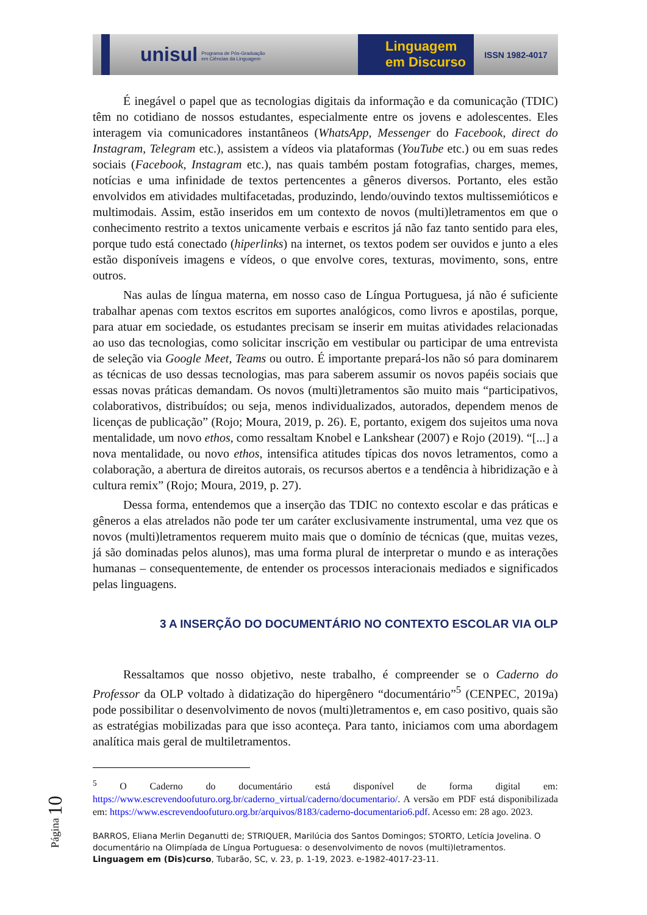unisul Programa de Pós-Graduação
em Ciências da Linguagem
Linguagem
em Discurso
ISSN 1982-4017
É inegável o papel que as tecnologias digitais da informação e da comunicação (TDIC) têm no cotidiano de nossos estudantes, especialmente entre os jovens e adolescentes. Eles interagem via comunicadores instantâneos (WhatsApp, Messenger do Facebook, direct do Instagram, Telegram etc.), assistem a vídeos via plataformas (YouTube etc.) ou em suas redes sociais (Facebook, Instagram etc.), nas quais também postam fotografias, charges, memes, notícias e uma infinidade de textos pertencentes a gêneros diversos. Portanto, eles estão envolvidos em atividades multifacetadas, produzindo, lendo/ouvindo textos multissemióticos e multimodais. Assim, estão inseridos em um contexto de novos (multi)letramentos em que o conhecimento restrito a textos unicamente verbais e escritos já não faz tanto sentido para eles, porque tudo está conectado (hiperlinks) na internet, os textos podem ser ouvidos e junto a eles estão disponíveis imagens e vídeos, o que envolve cores, texturas, movimento, sons, entre outros.
Nas aulas de língua materna, em nosso caso de Língua Portuguesa, já não é suficiente trabalhar apenas com textos escritos em suportes analógicos, como livros e apostilas, porque, para atuar em sociedade, os estudantes precisam se inserir em muitas atividades relacionadas ao uso das tecnologias, como solicitar inscrição em vestibular ou participar de uma entrevista de seleção via Google Meet, Teams ou outro. É importante prepará-los não só para dominarem as técnicas de uso dessas tecnologias, mas para saberem assumir os novos papéis sociais que essas novas práticas demandam. Os novos (multi)letramentos são muito mais “participativos, colaborativos, distribuídos; ou seja, menos individualizados, autorados, dependem menos de licenças de publicação” (Rojo; Moura, 2019, p. 26). E, portanto, exigem dos sujeitos uma nova mentalidade, um novo ethos, como ressaltam Knobel e Lankshear (2007) e Rojo (2019). “[...] a nova mentalidade, ou novo ethos, intensifica atitudes típicas dos novos letramentos, como a colaboração, a abertura de direitos autorais, os recursos abertos e a tendência à hibridização e à cultura remix” (Rojo; Moura, 2019, p. 27).
Dessa forma, entendemos que a inserção das TDIC no contexto escolar e das práticas e gêneros a elas atrelados não pode ter um caráter exclusivamente instrumental, uma vez que os novos (multi)letramentos requerem muito mais que o domínio de técnicas (que, muitas vezes, já são dominadas pelos alunos), mas uma forma plural de interpretar o mundo e as interações humanas – consequentemente, de entender os processos interacionais mediados e significados pelas linguagens.
3 A INSERÇÃO DO DOCUMENTÁRIO NO CONTEXTO ESCOLAR VIA OLP
Ressaltamos que nosso objetivo, neste trabalho, é compreender se o Caderno do Professor da OLP voltado à didatização do hipergênero “documentário”<sup>5</sup> (CENPEC, 2019a) pode possibilitar o desenvolvimento de novos (multi)letramentos e, em caso positivo, quais são as estratégias mobilizadas para que isso aconteça. Para tanto, iniciamos com uma abordagem analítica mais geral de multiletramentos.
<sup>5</sup> O Caderno do documentário está disponível de forma digital em: https://www.escrevendoofuturo.org.br/caderno_virtual/caderno/documentario/. A versão em PDF está disponibilizada em: https://www.escrevendoofuturo.org.br/arquivos/8183/caderno-documentario6.pdf. Acesso em: 28 ago. 2023.
BARROS, Eliana Merlin Deganutti de; STRIQUER, Marilúcia dos Santos Domingos; STORTO, Letícia Jovelina. O documentário na Olimpíada de Língua Portuguesa: o desenvolvimento de novos (multi)letramentos. Linguagem em (Dis)curso, Tubarão, SC, v. 23, p. 1-19, 2023. e-1982-4017-23-11.
Página 10